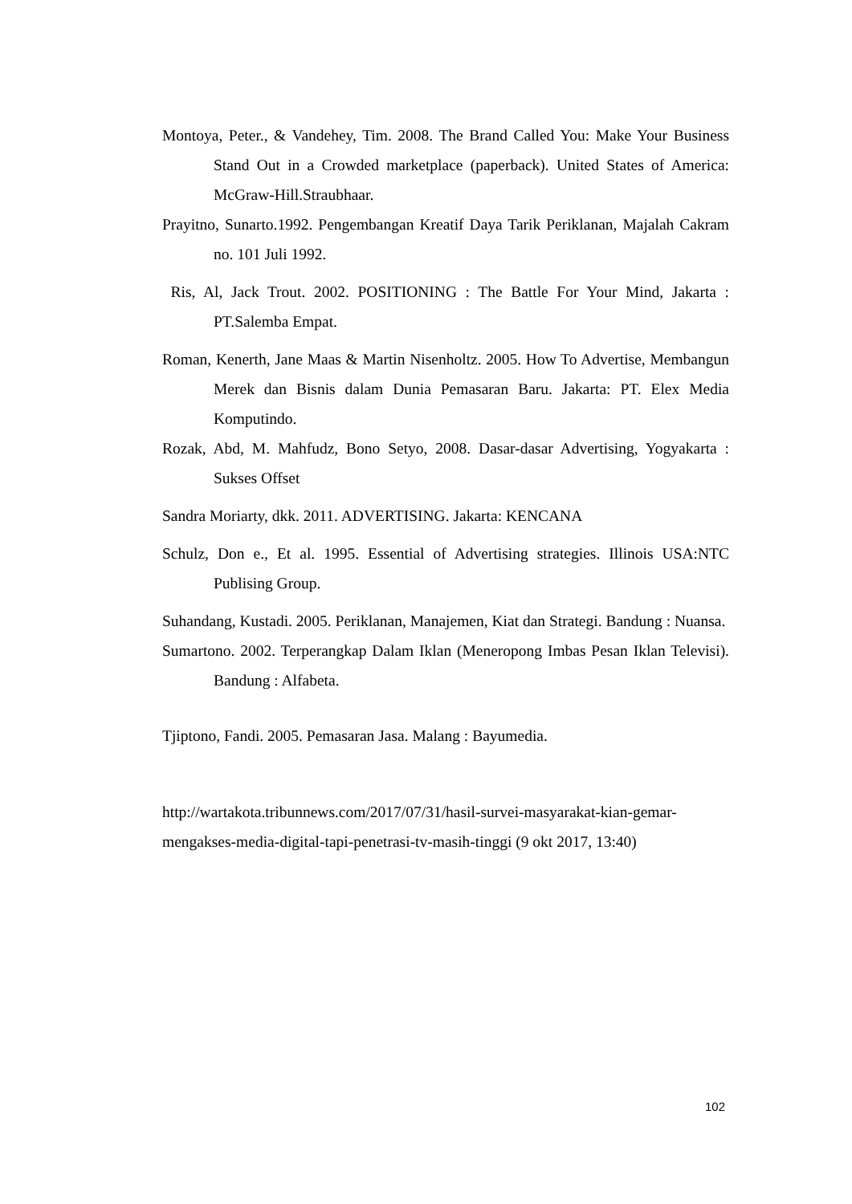Montoya, Peter., & Vandehey, Tim. 2008. The Brand Called You: Make Your Business Stand Out in a Crowded marketplace (paperback). United States of America: McGraw-Hill.Straubhaar.
Prayitno, Sunarto.1992. Pengembangan Kreatif Daya Tarik Periklanan, Majalah Cakram no. 101 Juli 1992.
Ris, Al, Jack Trout. 2002. POSITIONING : The Battle For Your Mind, Jakarta : PT.Salemba Empat.
Roman, Kenerth, Jane Maas & Martin Nisenholtz. 2005. How To Advertise, Membangun Merek dan Bisnis dalam Dunia Pemasaran Baru. Jakarta: PT. Elex Media Komputindo.
Rozak, Abd, M. Mahfudz, Bono Setyo, 2008. Dasar-dasar Advertising, Yogyakarta : Sukses Offset
Sandra Moriarty, dkk. 2011. ADVERTISING. Jakarta: KENCANA
Schulz, Don e., Et al. 1995. Essential of Advertising strategies. Illinois USA:NTC Publising Group.
Suhandang, Kustadi. 2005. Periklanan, Manajemen, Kiat dan Strategi. Bandung : Nuansa.
Sumartono. 2002. Terperangkap Dalam Iklan (Meneropong Imbas Pesan Iklan Televisi). Bandung : Alfabeta.
Tjiptono, Fandi. 2005. Pemasaran Jasa. Malang : Bayumedia.
http://wartakota.tribunnews.com/2017/07/31/hasil-survei-masyarakat-kian-gemar-mengakses-media-digital-tapi-penetrasi-tv-masih-tinggi (9 okt 2017, 13:40)
102